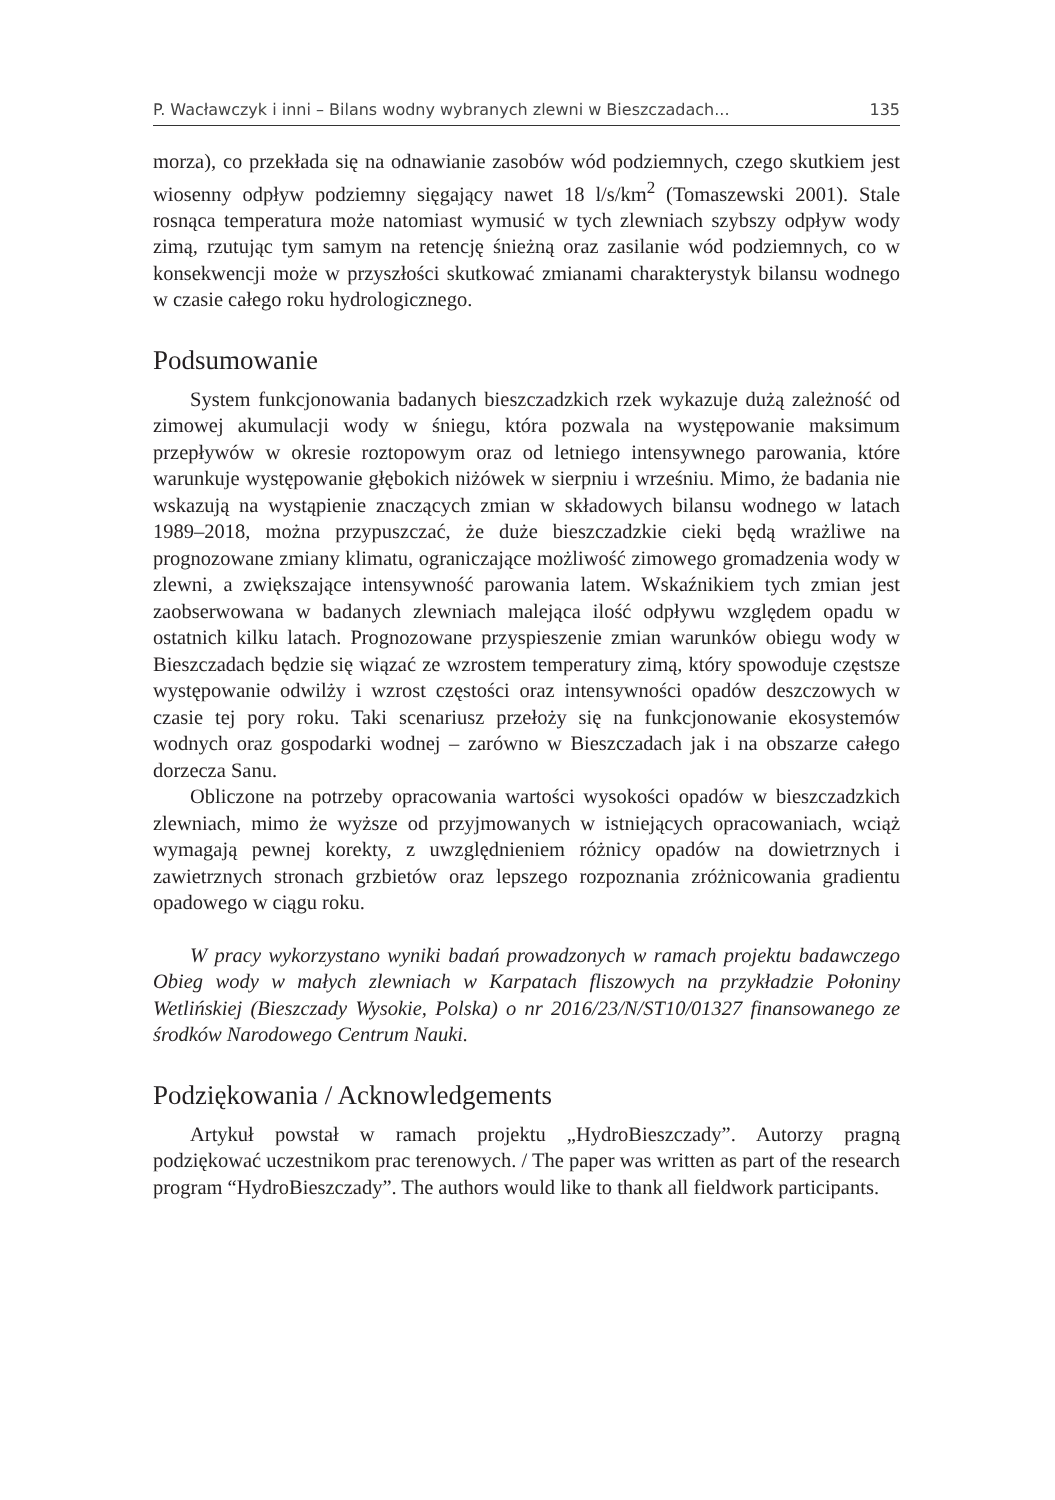P. Wacławczyk i inni – Bilans wodny wybranych zlewni w Bieszczadach... 135
morza), co przekłada się na odnawianie zasobów wód podziemnych, czego skutkiem jest wiosenny odpływ podziemny sięgający nawet 18 l/s/km<sup>2</sup> (Tomaszewski 2001). Stale rosnąca temperatura może natomiast wymusić w tych zlewniach szybszy odpływ wody zimą, rzutując tym samym na retencję śnieżną oraz zasilanie wód podziemnych, co w konsekwencji może w przyszłości skutkować zmianami charakterystyk bilansu wodnego w czasie całego roku hydrologicznego.
Podsumowanie
System funkcjonowania badanych bieszczadzkich rzek wykazuje dużą zależność od zimowej akumulacji wody w śniegu, która pozwala na występowanie maksimum przepływów w okresie roztopowym oraz od letniego intensywnego parowania, które warunkuje występowanie głębokich niżówek w sierpniu i wrześniu. Mimo, że badania nie wskazują na wystąpienie znaczących zmian w składowych bilansu wodnego w latach 1989–2018, można przypuszczać, że duże bieszczadzkie cieki będą wrażliwe na prognozowane zmiany klimatu, ograniczające możliwość zimowego gromadzenia wody w zlewni, a zwiększające intensywność parowania latem. Wskaźnikiem tych zmian jest zaobserwowana w badanych zlewniach malejąca ilość odpływu względem opadu w ostatnich kilku latach. Prognozowane przyspieszenie zmian warunków obiegu wody w Bieszczadach będzie się wiązać ze wzrostem temperatury zimą, który spowoduje częstsze występowanie odwilży i wzrost częstości oraz intensywności opadów deszczowych w czasie tej pory roku. Taki scenariusz przełoży się na funkcjonowanie ekosystemów wodnych oraz gospodarki wodnej – zarówno w Bieszczadach jak i na obszarze całego dorzecza Sanu.
Obliczone na potrzeby opracowania wartości wysokości opadów w bieszczadzkich zlewniach, mimo że wyższe od przyjmowanych w istniejących opracowaniach, wciąż wymagają pewnej korekty, z uwzględnieniem różnicy opadów na dowietrznych i zawietrznych stronach grzbietów oraz lepszego rozpoznania zróżnicowania gradientu opadowego w ciągu roku.
W pracy wykorzystano wyniki badań prowadzonych w ramach projektu badawczego Obieg wody w małych zlewniach w Karpatach fliszowych na przykładzie Połoniny Wetlińskiej (Bieszczady Wysokie, Polska) o nr 2016/23/N/ST10/01327 finansowanego ze środków Narodowego Centrum Nauki.
Podziękowania / Acknowledgements
Artykuł powstał w ramach projektu „HydroBieszczady”. Autorzy pragną podziękować uczestnikom prac terenowych. / The paper was written as part of the research program “HydroBieszczady”. The authors would like to thank all fieldwork participants.